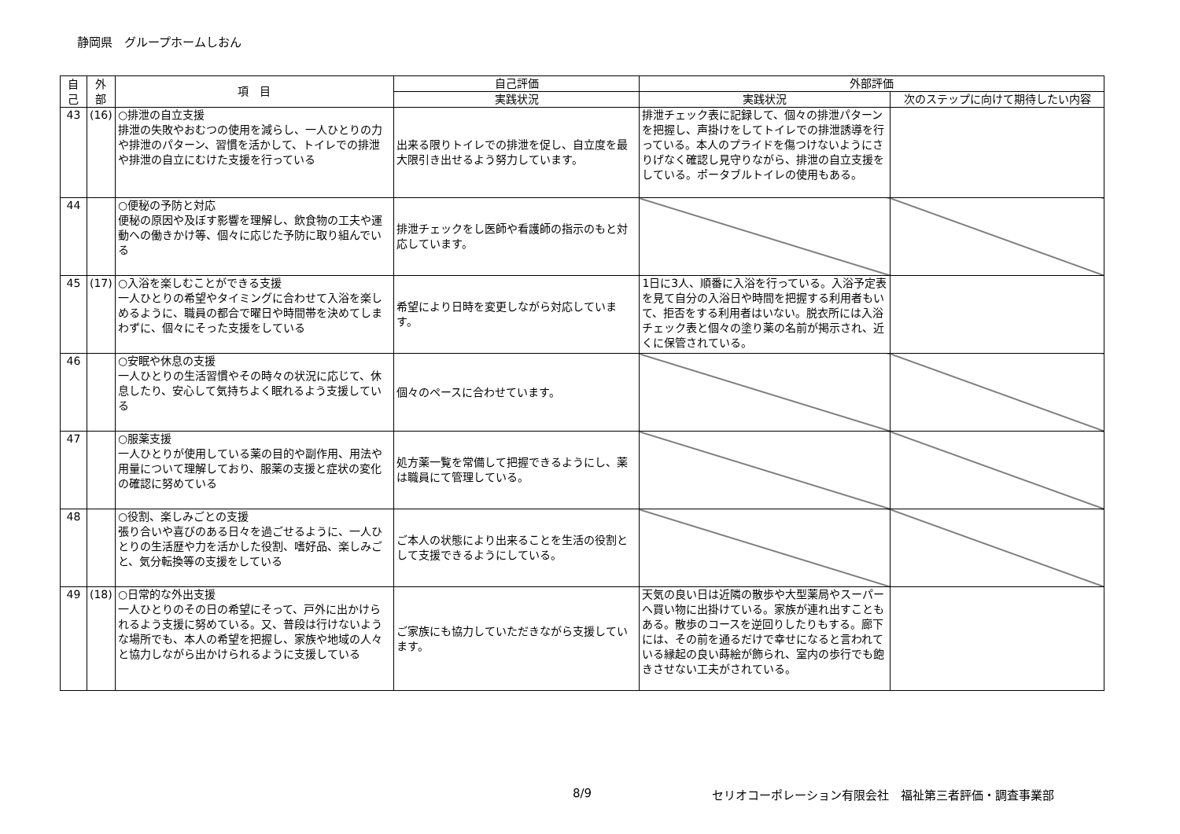静岡県　グループホームしおん
| 自 己 | 外 部 | 項 目 | 自己評価 | 外部評価 | |
| --- | --- | --- | --- | --- | --- |
| | | | 実践状況 | 実践状況 | 次のステップに向けて期待したい内容 |
| 43 | (16) | ○排泄の自立支援 排泄の失敗やおむつの使用を減らし、一人ひとりの力や排泄のパターン、習慣を活かして、トイレでの排泄や排泄の自立にむけた支援を行っている | 出来る限りトイレでの排泄を促し、自立度を最大限引き出せるよう努力しています。 | 排泄チェック表に記録して、個々の排泄パターンを把握し、声掛けをしてトイレでの排泄誘導を行っている。本人のプライドを傷つけないようにさりげなく確認し見守りながら、排泄の自立支援をしている。ポータブルトイレの使用もある。 | |
| 44 | | ○便秘の予防と対応 便秘の原因や及ぼす影響を理解し、飲食物の工夫や運動への働きかけ等、個々に応じた予防に取り組んでいる | 排泄チェックをし医師や看護師の指示のもと対応しています。 | | |
| 45 | (17) | ○入浴を楽しむことができる支援 一人ひとりの希望やタイミングに合わせて入浴を楽しめるように、職員の都合で曜日や時間帯を決めてしまわずに、個々にそった支援をしている | 希望により日時を変更しながら対応しています。 | 1日に3人、順番に入浴を行っている。入浴予定表を見て自分の入浴日や時間を把握する利用者もいて、拒否をする利用者はいない。脱衣所には入浴チェック表と個々の塗り薬の名前が掲示され、近くに保管されている。 | |
| 46 | | ○安眠や休息の支援 一人ひとりの生活習慣やその時々の状況に応じて、休息したり、安心して気持ちよく眠れるよう支援している | 個々のペースに合わせています。 | | |
| 47 | | ○服薬支援 一人ひとりが使用している薬の目的や副作用、用法や用量について理解しており、服薬の支援と症状の変化の確認に努めている | 処方薬一覧を常備して把握できるようにし、薬は職員にて管理している。 | | |
| 48 | | ○役割、楽しみごとの支援 張り合いや喜びのある日々を過ごせるように、一人ひとりの生活歴や力を活かした役割、嗜好品、楽しみごと、気分転換等の支援をしている | ご本人の状態により出来ることを生活の役割として支援できるようにしている。 | | |
| 49 | (18) | ○日常的な外出支援 一人ひとりのその日の希望にそって、戸外に出かけられるよう支援に努めている。又、普段は行けないような場所でも、本人の希望を把握し、家族や地域の人々と協力しながら出かけられるように支援している | ご家族にも協力していただきながら支援しています。 | 天気の良い日は近隣の散歩や大型薬局やスーパーへ買い物に出掛けている。家族が連れ出すこともある。散歩のコースを逆回りしたりもする。廊下には、その前を通るだけで幸せになると言われている縁起の良い蒔絵が飾られ、室内の歩行でも飽きさせない工夫がされている。 | |
8/9
セリオコーポレーション有限会社　福祉第三者評価・調査事業部